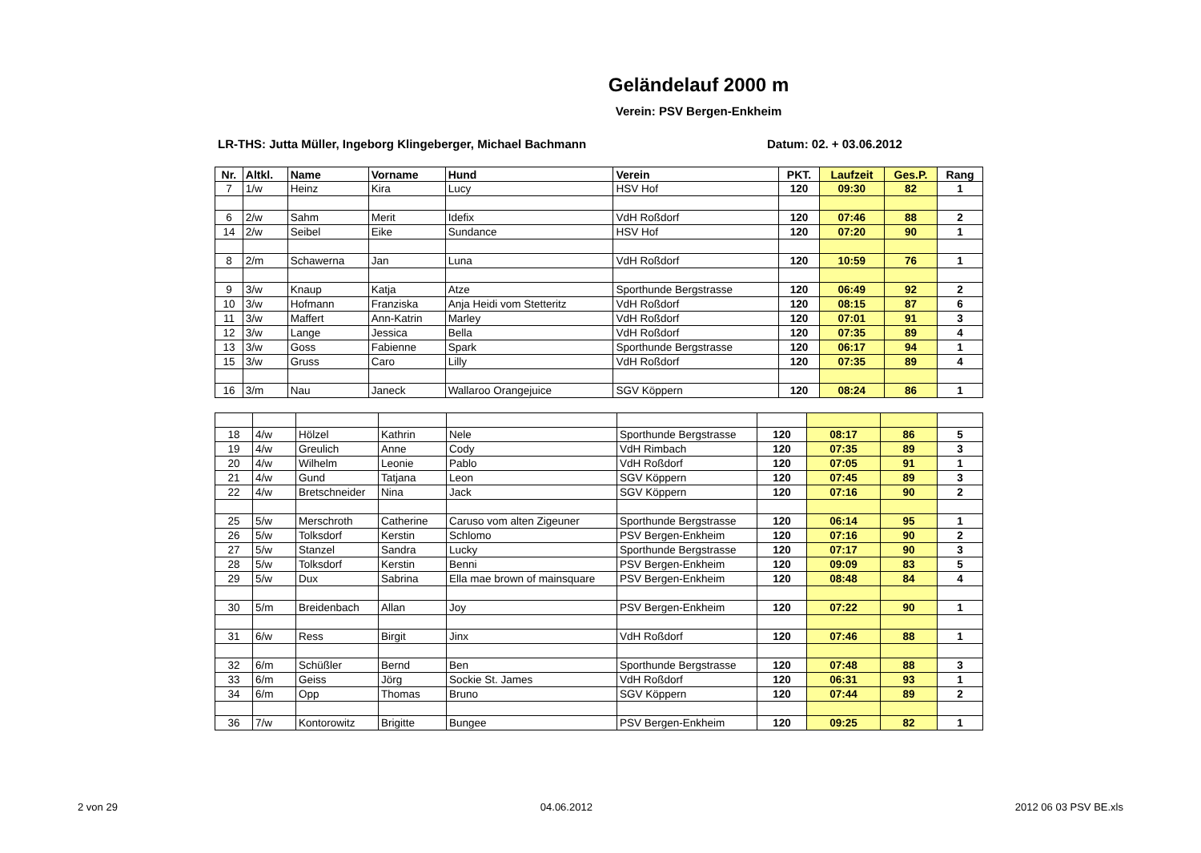Geländelauf 2000 m
Verein: PSV Bergen-Enkheim
LR-THS: Jutta Müller, Ingeborg Klingeberger, Michael Bachmann Datum: 02. + 03.06.2012
| Nr. | Altkl. | Name | Vorname | Hund | Verein | PKT. | Laufzeit | Ges.P. | Rang |
| --- | --- | --- | --- | --- | --- | --- | --- | --- | --- |
| 7 | 1/w | Heinz | Kira | Lucy | HSV Hof | 120 | 09:30 | 82 | 1 |
| 6 | 2/w | Sahm | Merit | Idefix | VdH Roßdorf | 120 | 07:46 | 88 | 2 |
| 14 | 2/w | Seibel | Eike | Sundance | HSV Hof | 120 | 07:20 | 90 | 1 |
| 8 | 2/m | Schawerna | Jan | Luna | VdH Roßdorf | 120 | 10:59 | 76 | 1 |
| 9 | 3/w | Knaup | Katja | Atze | Sporthunde Bergstrasse | 120 | 06:49 | 92 | 2 |
| 10 | 3/w | Hofmann | Franziska | Anja Heidi vom Stetteritz | VdH Roßdorf | 120 | 08:15 | 87 | 6 |
| 11 | 3/w | Maffert | Ann-Katrin | Marley | VdH Roßdorf | 120 | 07:01 | 91 | 3 |
| 12 | 3/w | Lange | Jessica | Bella | VdH Roßdorf | 120 | 07:35 | 89 | 4 |
| 13 | 3/w | Goss | Fabienne | Spark | Sporthunde Bergstrasse | 120 | 06:17 | 94 | 1 |
| 15 | 3/w | Gruss | Caro | Lilly | VdH Roßdorf | 120 | 07:35 | 89 | 4 |
| 16 | 3/m | Nau | Janeck | Wallaroo Orangejuice | SGV Köppern | 120 | 08:24 | 86 | 1 |
| 18 | 4/w | Hölzel | Kathrin | Nele | Sporthunde Bergstrasse | 120 | 08:17 | 86 | 5 |
| 19 | 4/w | Greulich | Anne | Cody | VdH Rimbach | 120 | 07:35 | 89 | 3 |
| 20 | 4/w | Wilhelm | Leonie | Pablo | VdH Roßdorf | 120 | 07:05 | 91 | 1 |
| 21 | 4/w | Gund | Tatjana | Leon | SGV Köppern | 120 | 07:45 | 89 | 3 |
| 22 | 4/w | Bretschneider | Nina | Jack | SGV Köppern | 120 | 07:16 | 90 | 2 |
| 25 | 5/w | Merschroth | Catherine | Caruso vom alten Zigeuner | Sporthunde Bergstrasse | 120 | 06:14 | 95 | 1 |
| 26 | 5/w | Tolksdorf | Kerstin | Schlomo | PSV Bergen-Enkheim | 120 | 07:16 | 90 | 2 |
| 27 | 5/w | Stanzel | Sandra | Lucky | Sporthunde Bergstrasse | 120 | 07:17 | 90 | 3 |
| 28 | 5/w | Tolksdorf | Kerstin | Benni | PSV Bergen-Enkheim | 120 | 09:09 | 83 | 5 |
| 29 | 5/w | Dux | Sabrina | Ella mae brown of mainsquare | PSV Bergen-Enkheim | 120 | 08:48 | 84 | 4 |
| 30 | 5/m | Breidenbach | Allan | Joy | PSV Bergen-Enkheim | 120 | 07:22 | 90 | 1 |
| 31 | 6/w | Ress | Birgit | Jinx | VdH Roßdorf | 120 | 07:46 | 88 | 1 |
| 32 | 6/m | Schüßler | Bernd | Ben | Sporthunde Bergstrasse | 120 | 07:48 | 88 | 3 |
| 33 | 6/m | Geiss | Jörg | Sockie St. James | VdH Roßdorf | 120 | 06:31 | 93 | 1 |
| 34 | 6/m | Opp | Thomas | Bruno | SGV Köppern | 120 | 07:44 | 89 | 2 |
| 36 | 7/w | Kontorowitz | Brigitte | Bungee | PSV Bergen-Enkheim | 120 | 09:25 | 82 | 1 |
2 von 29 04.06.2012 2012 06 03 PSV BE.xls